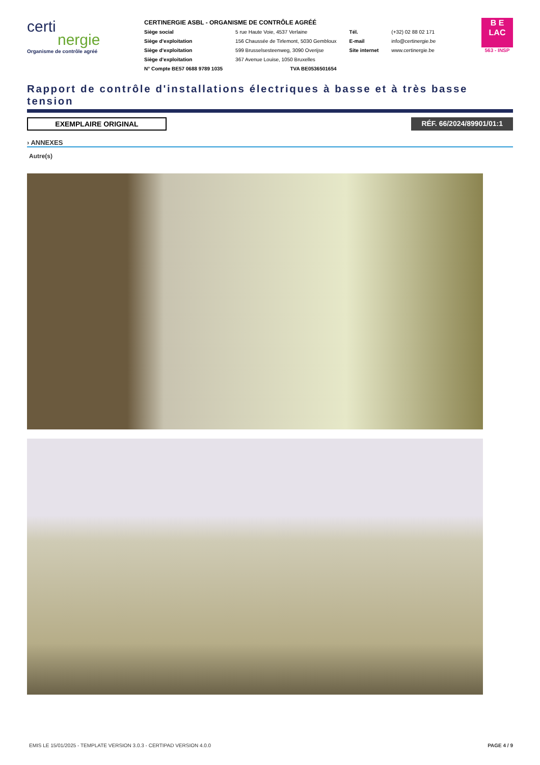certi
nergie
Organisme de contrôle agréé
CERTINERGIE ASBL - ORGANISME DE CONTRÔLE AGRÉÉ
| Siège social | 5 rue Haute Voie, 4537 Verlaine | Tél. | (+32) 02 88 02 171 |
| Siège d’exploitation | 156 Chaussée de Tirlemont, 5030 Gembloux | E-mail | info@certinergie.be |
| Siège d’exploitation | 599 Brusselsesteenweg, 3090 Overijse | Site internet | www.certinergie.be |
| Siège d’exploitation | 367 Avenue Louise, 1050 Bruxelles | | |
| N° Compte BE57 0688 9789 1035 | TVA BE0536501654 | | |
B E
LAC
563 - INSP
Rapport de contrôle d'installations électriques à basse et à très basse tension
EXEMPLAIRE ORIGINAL RÉF. 66/2024/89901/01:1
› ANNEXES
Autre(s)
EMIS LE 15/01/2025 - TEMPLATE VERSION 3.0.3 - CERTIPAD VERSION 4.0.0 PAGE 4 / 9